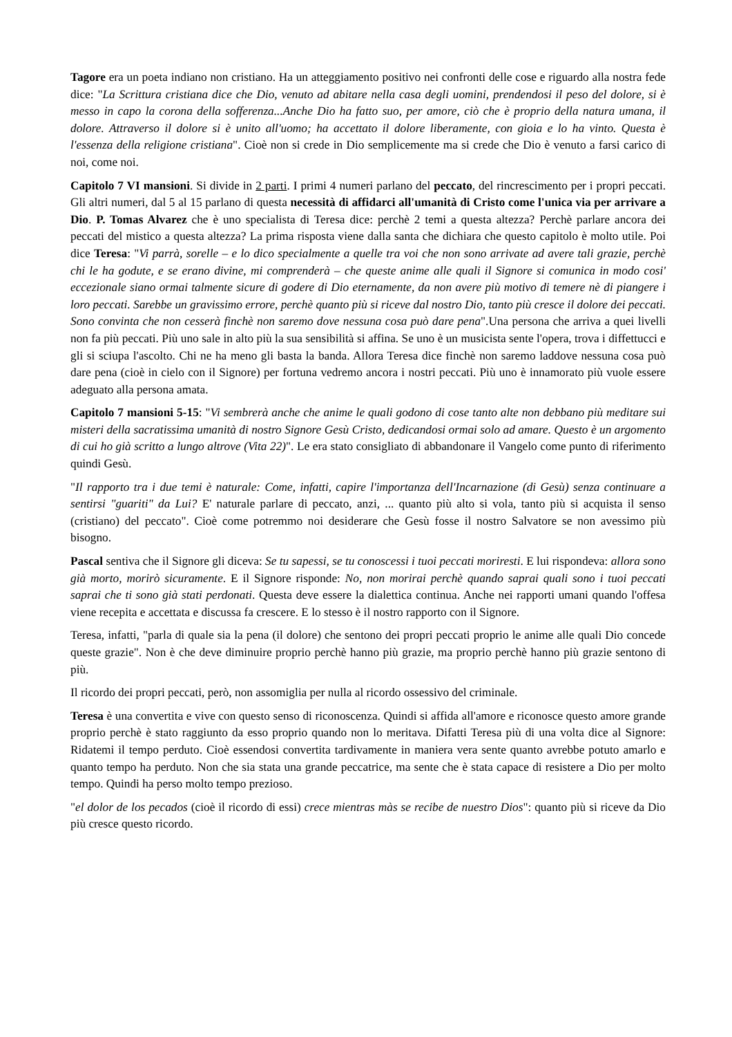Tagore era un poeta indiano non cristiano. Ha un atteggiamento positivo nei confronti delle cose e riguardo alla nostra fede dice: "La Scrittura cristiana dice che Dio, venuto ad abitare nella casa degli uomini, prendendosi il peso del dolore, si è messo in capo la corona della sofferenza...Anche Dio ha fatto suo, per amore, ciò che è proprio della natura umana, il dolore. Attraverso il dolore si è unito all'uomo; ha accettato il dolore liberamente, con gioia e lo ha vinto. Questa è l'essenza della religione cristiana". Cioè non si crede in Dio semplicemente ma si crede che Dio è venuto a farsi carico di noi, come noi.
Capitolo 7 VI mansioni. Si divide in 2 parti. I primi 4 numeri parlano del peccato, del rincrescimento per i propri peccati. Gli altri numeri, dal 5 al 15 parlano di questa necessità di affidarci all'umanità di Cristo come l'unica via per arrivare a Dio. P. Tomas Alvarez che è uno specialista di Teresa dice: perchè 2 temi a questa altezza? Perchè parlare ancora dei peccati del mistico a questa altezza? La prima risposta viene dalla santa che dichiara che questo capitolo è molto utile. Poi dice Teresa: "Vi parrà, sorelle – e lo dico specialmente a quelle tra voi che non sono arrivate ad avere tali grazie, perchè chi le ha godute, e se erano divine, mi comprenderà – che queste anime alle quali il Signore si comunica in modo cosi' eccezionale siano ormai talmente sicure di godere di Dio eternamente, da non avere più motivo di temere nè di piangere i loro peccati. Sarebbe un gravissimo errore, perchè quanto più si riceve dal nostro Dio, tanto più cresce il dolore dei peccati. Sono convinta che non cesserà finchè non saremo dove nessuna cosa può dare pena".Una persona che arriva a quei livelli non fa più peccati. Più uno sale in alto più la sua sensibilità si affina. Se uno è un musicista sente l'opera, trova i diffettucci e gli si sciupa l'ascolto. Chi ne ha meno gli basta la banda. Allora Teresa dice finchè non saremo laddove nessuna cosa può dare pena (cioè in cielo con il Signore) per fortuna vedremo ancora i nostri peccati. Più uno è innamorato più vuole essere adeguato alla persona amata.
Capitolo 7 mansioni 5-15: "Vi sembrerà anche che anime le quali godono di cose tanto alte non debbano più meditare sui misteri della sacratissima umanità di nostro Signore Gesù Cristo, dedicandosi ormai solo ad amare. Questo è un argomento di cui ho già scritto a lungo altrove (Vita 22)". Le era stato consigliato di abbandonare il Vangelo come punto di riferimento quindi Gesù.
"Il rapporto tra i due temi è naturale: Come, infatti, capire l'importanza dell'Incarnazione (di Gesù) senza continuare a sentirsi "guariti" da Lui? E' naturale parlare di peccato, anzi, ... quanto più alto si vola, tanto più si acquista il senso (cristiano) del peccato". Cioè come potremmo noi desiderare che Gesù fosse il nostro Salvatore se non avessimo più bisogno.
Pascal sentiva che il Signore gli diceva: Se tu sapessi, se tu conoscessi i tuoi peccati moriresti. E lui rispondeva: allora sono già morto, morirò sicuramente. E il Signore risponde: No, non morirai perchè quando saprai quali sono i tuoi peccati saprai che ti sono già stati perdonati. Questa deve essere la dialettica continua. Anche nei rapporti umani quando l'offesa viene recepita e accettata e discussa fa crescere. E lo stesso è il nostro rapporto con il Signore.
Teresa, infatti, "parla di quale sia la pena (il dolore) che sentono dei propri peccati proprio le anime alle quali Dio concede queste grazie". Non è che deve diminuire proprio perchè hanno più grazie, ma proprio perchè hanno più grazie sentono di più.
Il ricordo dei propri peccati, però, non assomiglia per nulla al ricordo ossessivo del criminale.
Teresa è una convertita e vive con questo senso di riconoscenza. Quindi si affida all'amore e riconosce questo amore grande proprio perchè è stato raggiunto da esso proprio quando non lo meritava. Difatti Teresa più di una volta dice al Signore: Ridatemi il tempo perduto. Cioè essendosi convertita tardivamente in maniera vera sente quanto avrebbe potuto amarlo e quanto tempo ha perduto. Non che sia stata una grande peccatrice, ma sente che è stata capace di resistere a Dio per molto tempo. Quindi ha perso molto tempo prezioso.
"el dolor de los pecados (cioè il ricordo di essi) crece mientras màs se recibe de nuestro Dios": quanto più si riceve da Dio più cresce questo ricordo.